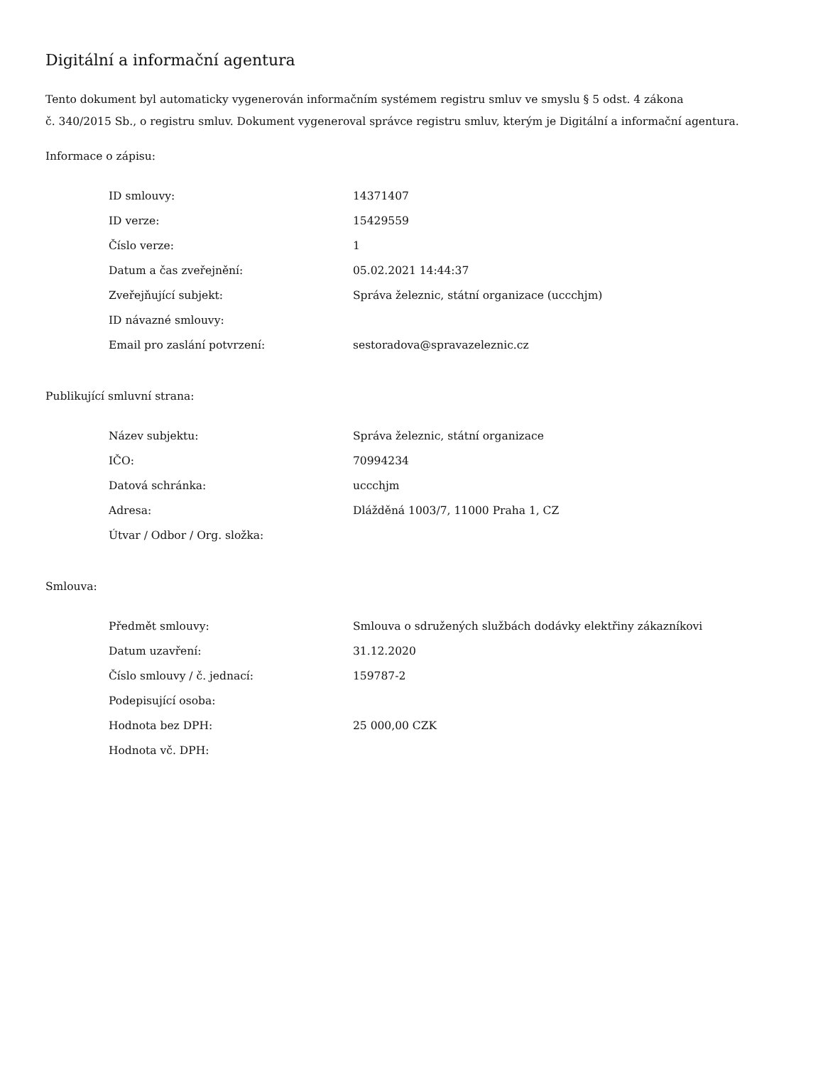Digitální a informační agentura
Tento dokument byl automaticky vygenerován informačním systémem registru smluv ve smyslu § 5 odst. 4 zákona
č. 340/2015 Sb., o registru smluv. Dokument vygeneroval správce registru smluv, kterým je Digitální a informační agentura.
Informace o zápisu:
| ID smlouvy: | 14371407 |
| ID verze: | 15429559 |
| Číslo verze: | 1 |
| Datum a čas zveřejnění: | 05.02.2021 14:44:37 |
| Zveřejňující subjekt: | Správa železnic, státní organizace (uccchjm) |
| ID návazné smlouvy: | |
| Email pro zaslání potvrzení: | sestoradova@spravazeleznic.cz |
Publikující smluvní strana:
| Název subjektu: | Správa železnic, státní organizace |
| IČO: | 70994234 |
| Datová schránka: | uccchjm |
| Adresa: | Dlážděná 1003/7, 11000 Praha 1, CZ |
| Útvar / Odbor / Org. složka: | |
Smlouva:
| Předmět smlouvy: | Smlouva o sdružených službách dodávky elektřiny zákazníkovi |
| Datum uzavření: | 31.12.2020 |
| Číslo smlouvy / č. jednací: | 159787-2 |
| Podepisující osoba: | |
| Hodnota bez DPH: | 25 000,00 CZK |
| Hodnota vč. DPH: | |